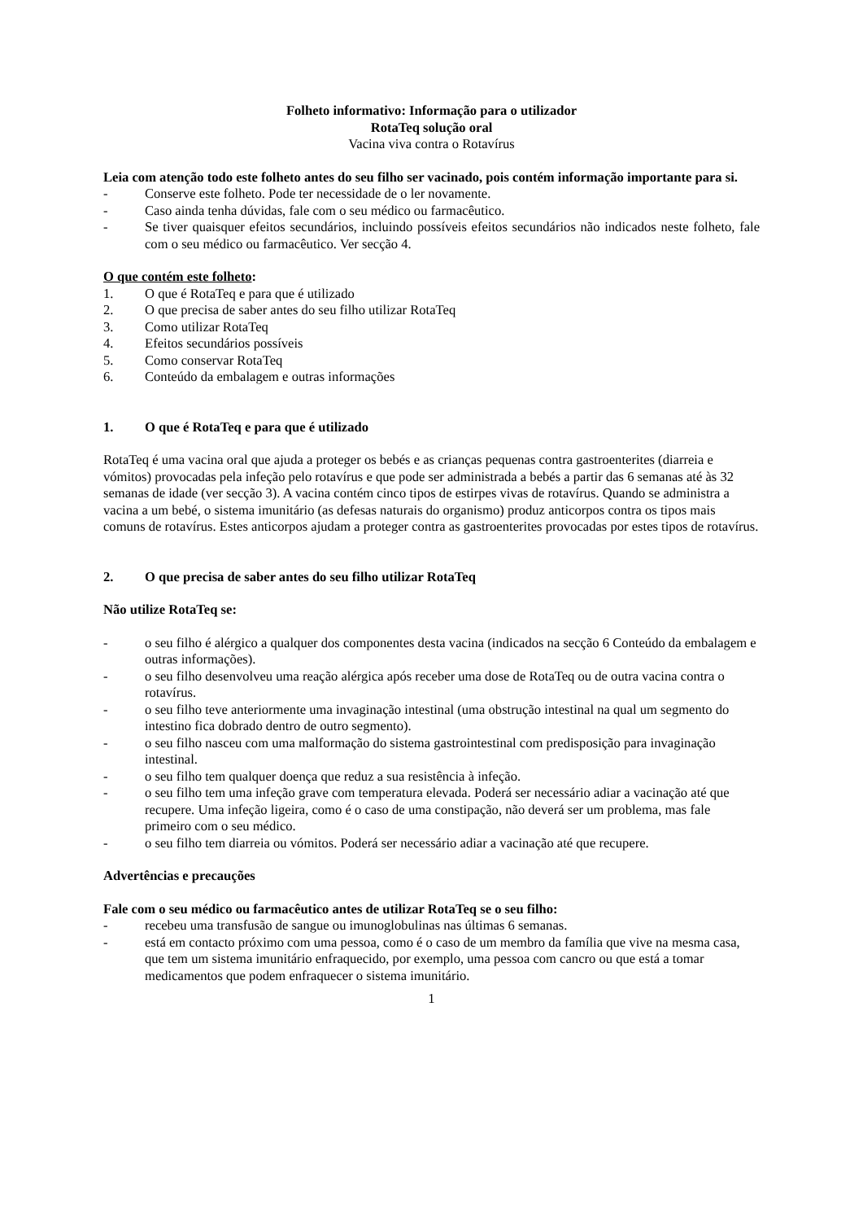Folheto informativo: Informação para o utilizador
RotaTeq solução oral
Vacina viva contra o Rotavírus
Leia com atenção todo este folheto antes do seu filho ser vacinado, pois contém informação importante para si.
- Conserve este folheto. Pode ter necessidade de o ler novamente.
- Caso ainda tenha dúvidas, fale com o seu médico ou farmacêutico.
- Se tiver quaisquer efeitos secundários, incluindo possíveis efeitos secundários não indicados neste folheto, fale com o seu médico ou farmacêutico. Ver secção 4.
O que contém este folheto:
1. O que é RotaTeq e para que é utilizado
2. O que precisa de saber antes do seu filho utilizar RotaTeq
3. Como utilizar RotaTeq
4. Efeitos secundários possíveis
5. Como conservar RotaTeq
6. Conteúdo da embalagem e outras informações
1. O que é RotaTeq e para que é utilizado
RotaTeq é uma vacina oral que ajuda a proteger os bebés e as crianças pequenas contra gastroenterites (diarreia e vómitos) provocadas pela infeção pelo rotavírus e que pode ser administrada a bebés a partir das 6 semanas até às 32 semanas de idade (ver secção 3). A vacina contém cinco tipos de estirpes vivas de rotavírus. Quando se administra a vacina a um bebé, o sistema imunitário (as defesas naturais do organismo) produz anticorpos contra os tipos mais comuns de rotavírus. Estes anticorpos ajudam a proteger contra as gastroenterites provocadas por estes tipos de rotavírus.
2. O que precisa de saber antes do seu filho utilizar RotaTeq
Não utilize RotaTeq se:
- o seu filho é alérgico a qualquer dos componentes desta vacina (indicados na secção 6 Conteúdo da embalagem e outras informações).
- o seu filho desenvolveu uma reação alérgica após receber uma dose de RotaTeq ou de outra vacina contra o rotavírus.
- o seu filho teve anteriormente uma invaginação intestinal (uma obstrução intestinal na qual um segmento do intestino fica dobrado dentro de outro segmento).
- o seu filho nasceu com uma malformação do sistema gastrointestinal com predisposição para invaginação intestinal.
- o seu filho tem qualquer doença que reduz a sua resistência à infeção.
- o seu filho tem uma infeção grave com temperatura elevada. Poderá ser necessário adiar a vacinação até que recupere. Uma infeção ligeira, como é o caso de uma constipação, não deverá ser um problema, mas fale primeiro com o seu médico.
- o seu filho tem diarreia ou vómitos. Poderá ser necessário adiar a vacinação até que recupere.
Advertências e precauções
Fale com o seu médico ou farmacêutico antes de utilizar RotaTeq se o seu filho:
- recebeu uma transfusão de sangue ou imunoglobulinas nas últimas 6 semanas.
- está em contacto próximo com uma pessoa, como é o caso de um membro da família que vive na mesma casa, que tem um sistema imunitário enfraquecido, por exemplo, uma pessoa com cancro ou que está a tomar medicamentos que podem enfraquecer o sistema imunitário.
1